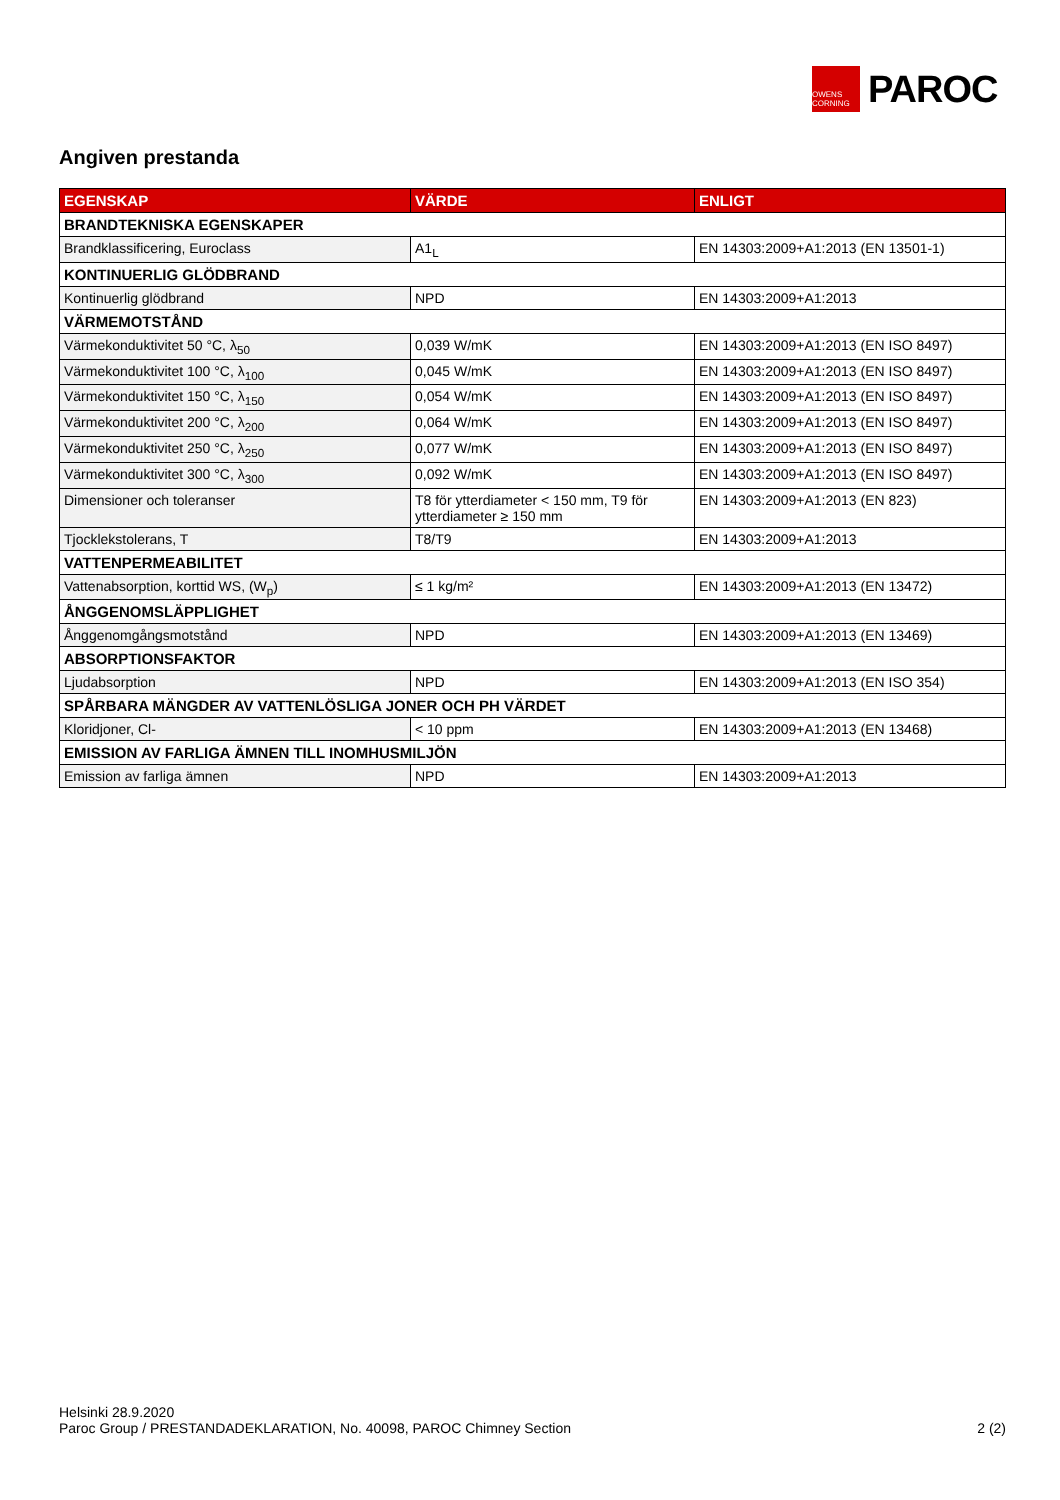OWENS CORNING
PAROC
Angiven prestanda
| EGENSKAP | VÄRDE | ENLIGT |
| --- | --- | --- |
| BRANDTEKNISKA EGENSKAPER | | |
| Brandklassificering, Euroclass | A1<sub>L</sub> | EN 14303:2009+A1:2013 (EN 13501-1) |
| KONTINUERLIG GLÖDBRAND | | |
| Kontinuerlig glödbrand | NPD | EN 14303:2009+A1:2013 |
| VÄRMEMOTSTÅND | | |
| Värmekonduktivitet 50 °C, λ<sub>50</sub> | 0,039 W/mK | EN 14303:2009+A1:2013 (EN ISO 8497) |
| Värmekonduktivitet 100 °C, λ<sub>100</sub> | 0,045 W/mK | EN 14303:2009+A1:2013 (EN ISO 8497) |
| Värmekonduktivitet 150 °C, λ<sub>150</sub> | 0,054 W/mK | EN 14303:2009+A1:2013 (EN ISO 8497) |
| Värmekonduktivitet 200 °C, λ<sub>200</sub> | 0,064 W/mK | EN 14303:2009+A1:2013 (EN ISO 8497) |
| Värmekonduktivitet 250 °C, λ<sub>250</sub> | 0,077 W/mK | EN 14303:2009+A1:2013 (EN ISO 8497) |
| Värmekonduktivitet 300 °C, λ<sub>300</sub> | 0,092 W/mK | EN 14303:2009+A1:2013 (EN ISO 8497) |
| Dimensioner och toleranser | T8 för ytterdiameter < 150 mm, T9 för ytterdiameter ≥ 150 mm | EN 14303:2009+A1:2013 (EN 823) |
| Tjocklekstolerans, T | T8/T9 | EN 14303:2009+A1:2013 |
| VATTENPERMEABILITET | | |
| Vattenabsorption, korttid WS, (W<sub>p</sub>) | ≤ 1 kg/m² | EN 14303:2009+A1:2013 (EN 13472) |
| ÅNGGENOMSLÄPPLIGHET | | |
| Ånggenomgångsmotstånd | NPD | EN 14303:2009+A1:2013 (EN 13469) |
| ABSORPTIONSFAKTOR | | |
| Ljudabsorption | NPD | EN 14303:2009+A1:2013 (EN ISO 354) |
| SPÅRBARA MÄNGDER AV VATTENLÖSLIGA JONER OCH PH VÄRDET | | |
| Kloridjoner, Cl- | < 10 ppm | EN 14303:2009+A1:2013 (EN 13468) |
| EMISSION AV FARLIGA ÄMNEN TILL INOMHUSMILJÖN | | |
| Emission av farliga ämnen | NPD | EN 14303:2009+A1:2013 |
Helsinki 28.9.2020
Paroc Group / PRESTANDADEKLARATION, No. 40098, PAROC Chimney Section 2 (2)